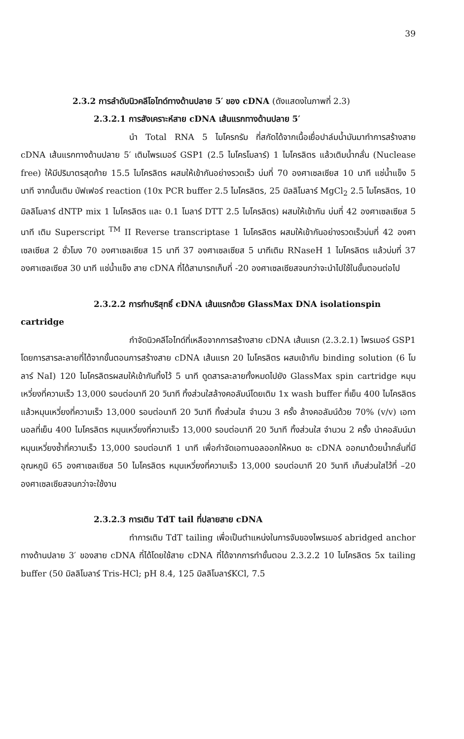39
2.3.2 การลำดับนิวคลีโอไทด์ทางด้านปลาย 5′ ของ cDNA (ดังแสดงในภาพที่ 2.3)
2.3.2.1 การสังเคราะห์สาย cDNA เส้นแรกทางด้านปลาย 5′
นำ Total RNA 5 ไมโครกรัม ที่สกัดได้จากเนื้อเยื่อปาล์มน้ำมันมาทำการสร้างสาย cDNA เส้นแรกทางด้านปลาย 5′ เติมไพรเมอร์ GSP1 (2.5 ไมโครโมลาร์) 1 ไมโครลิตร แล้วเติมน้ำกลั่น (Nuclease free) ให้มีปริมาตรสุดท้าย 15.5 ไมโครลิตร ผสมให้เข้ากันอย่างรวดเร็ว บ่มที่ 70 องศาเซลเซียส 10 นาที แช่น้ำแข็ง 5 นาที จากนั้นเติม บัฟเฟอร์ reaction (10x PCR buffer 2.5 ไมโครลิตร, 25 มิลลิโมลาร์ MgCl<sub>2</sub> 2.5 ไมโครลิตร, 10 มิลลิโมลาร์ dNTP mix 1 ไมโครลิตร และ 0.1 โมลาร์ DTT 2.5 ไมโครลิตร) ผสมให้เข้ากัน บ่มที่ 42 องศาเซลเซียส 5 นาที เติม Superscript <sup>TM</sup> II Reverse transcriptase 1 ไมโครลิตร ผสมให้เข้ากันอย่างรวดเร็วบ่มที่ 42 องศาเซลเซียส 2 ชั่วโมง 70 องศาเซลเซียส 15 นาที 37 องศาเซลเซียส 5 นาทีเติม RNaseH 1 ไมโครลิตร แล้วบ่มที่ 37 องศาเซลเซียส 30 นาที แช่น้ำแข็ง สาย cDNA ที่ได้สามารถเก็บที่ -20 องศาเซลเซียสจนกว่าจะนำไปใช้ในขั้นตอนต่อไป
2.3.2.2 การทำบริสุทธิ์ cDNA เส้นแรกด้วย GlassMax DNA isolationspin
cartridge
กำจัดนิวคลีโอไทด์ที่เหลือจากการสร้างสาย cDNA เส้นแรก (2.3.2.1) ไพรเมอร์ GSP1 โดยการสารละลายที่ได้จากขั้นตอนการสร้างสาย cDNA เส้นแรก 20 ไมโครลิตร ผสมเข้ากับ binding solution (6 โมลาร์ NaI) 120 ไมโครลิตรผสมให้เข้ากันทิ้งไว้ 5 นาที ดูดสารละลายทั้งหมดไปยัง GlassMax spin cartridge หมุนเหวี่ยงที่ความเร็ว 13,000 รอบต่อนาที 20 วินาที ทิ้งส่วนใสล้างคอลัมน์โดยเติม 1x wash buffer ที่เย็น 400 ไมโครลิตรแล้วหมุนเหวี่ยงที่ความเร็ว 13,000 รอบต่อนาที 20 วินาที ทิ้งส่วนใส จำนวน 3 ครั้ง ล้างคอลัมน์ด้วย 70% (v/v) เอทานอลที่เย็น 400 ไมโครลิตร หมุนเหวี่ยงที่ความเร็ว 13,000 รอบต่อนาที 20 วินาที ทิ้งส่วนใส จำนวน 2 ครั้ง นำคอลัมน์มาหมุนเหวี่ยงซ้ำที่ความเร็ว 13,000 รอบต่อนาที 1 นาที เพื่อกำจัดเอทานอลออกให้หมด ชะ cDNA ออกมาด้วยน้ำกลั่นที่มีอุณหภูมิ 65 องศาเซลเซียส 50 ไมโครลิตร หมุนเหวี่ยงที่ความเร็ว 13,000 รอบต่อนาที 20 วินาที เก็บส่วนใสไว้ที่ –20 องศาเซลเซียสจนกว่าจะใช้งาน
2.3.2.3 การเติม TdT tail ที่ปลายสาย cDNA
ทำการเติม TdT tailing เพื่อเป็นตำแหน่งในการจับของไพรเมอร์ abridged anchor ทางด้านปลาย 3′ ของสาย cDNA ที่ได้โดยใช้สาย cDNA ที่ได้จากการทำขั้นตอน 2.3.2.2 10 ไมโครลิตร 5x tailing buffer (50 มิลลิโมลาร์ Tris-HCl; pH 8.4, 125 มิลลิโมลาร์KCl, 7.5